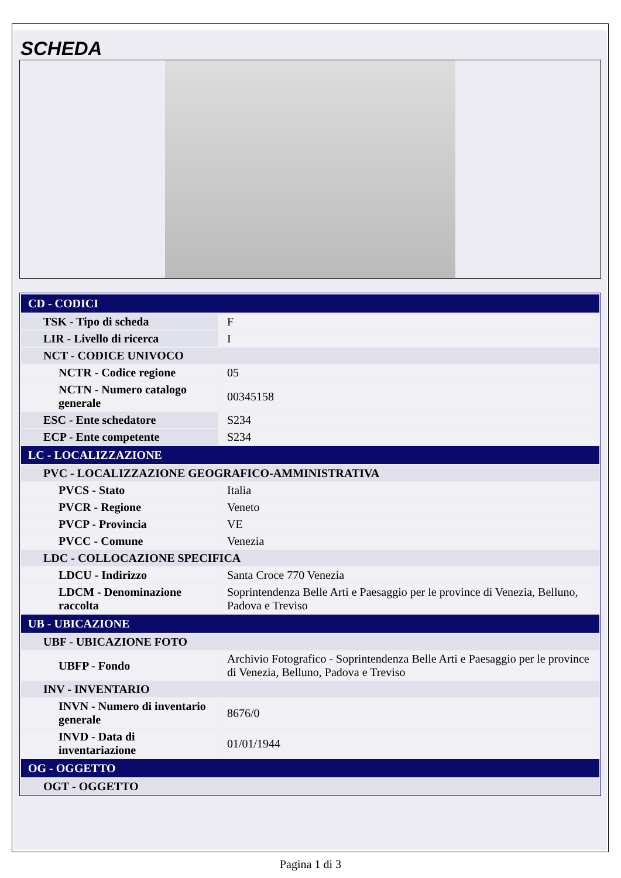SCHEDA
| CD - CODICI | |
| TSK - Tipo di scheda | F |
| LIR - Livello di ricerca | I |
| NCT - CODICE UNIVOCO | |
| NCTR - Codice regione | 05 |
| NCTN - Numero catalogo generale | 00345158 |
| ESC - Ente schedatore | S234 |
| ECP - Ente competente | S234 |
| LC - LOCALIZZAZIONE | |
| PVC - LOCALIZZAZIONE GEOGRAFICO-AMMINISTRATIVA | |
| PVCS - Stato | Italia |
| PVCR - Regione | Veneto |
| PVCP - Provincia | VE |
| PVCC - Comune | Venezia |
| LDC - COLLOCAZIONE SPECIFICA | |
| LDCU - Indirizzo | Santa Croce 770 Venezia |
| LDCM - Denominazione raccolta | Soprintendenza Belle Arti e Paesaggio per le province di Venezia, Belluno, Padova e Treviso |
| UB - UBICAZIONE | |
| UBF - UBICAZIONE FOTO | |
| UBFP - Fondo | Archivio Fotografico - Soprintendenza Belle Arti e Paesaggio per le province di Venezia, Belluno, Padova e Treviso |
| INV - INVENTARIO | |
| INVN - Numero di inventario generale | 8676/0 |
| INVD - Data di inventariazione | 01/01/1944 |
| OG - OGGETTO | |
| OGT - OGGETTO | |
Pagina 1 di 3